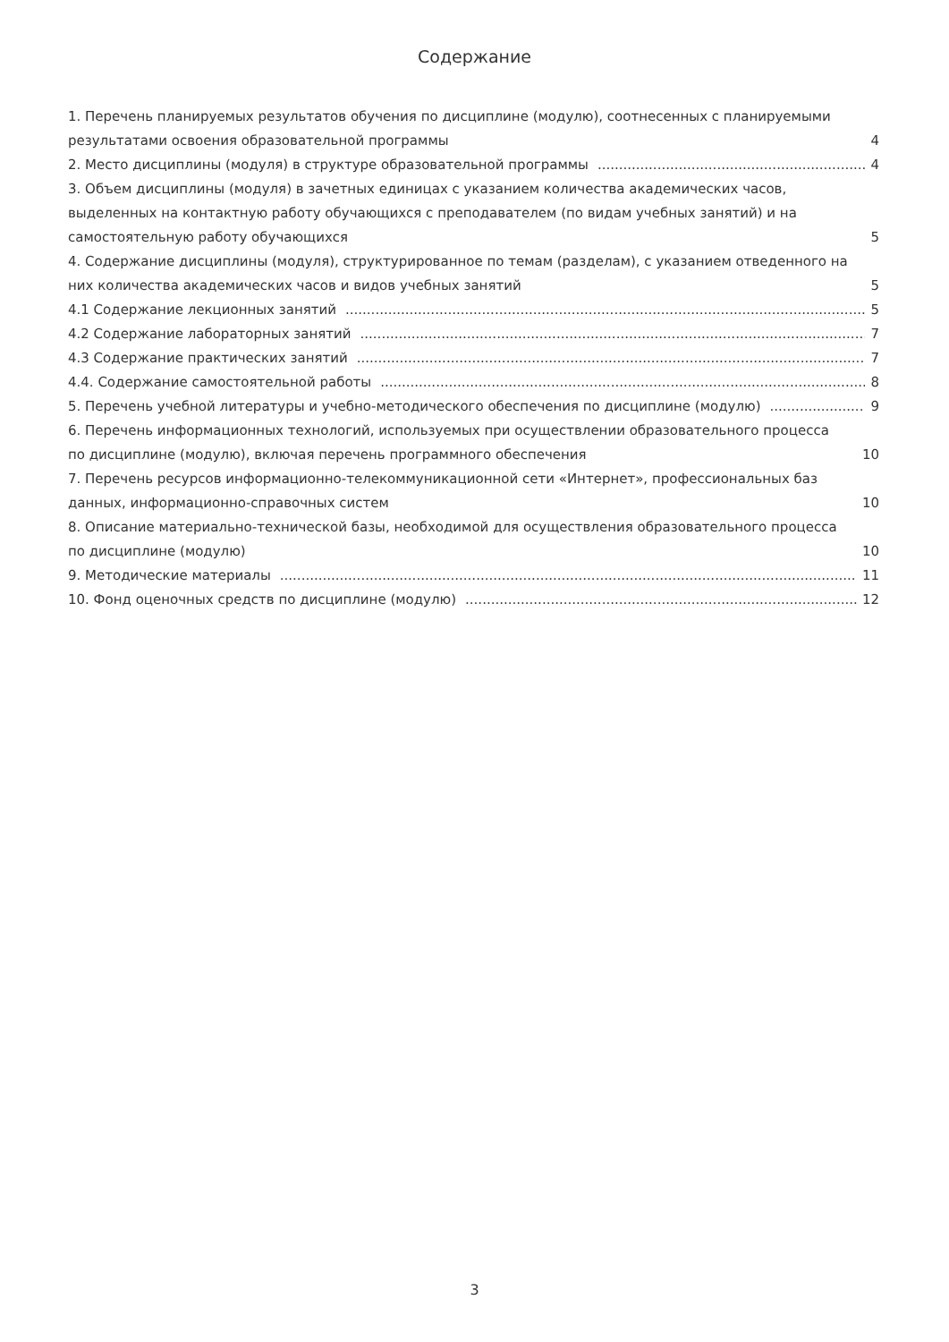Содержание
1. Перечень планируемых результатов обучения по дисциплине (модулю), соотнесенных с планируемыми результатами освоения образовательной программы 4
2. Место дисциплины (модуля) в структуре образовательной программы 4
3. Объем дисциплины (модуля) в зачетных единицах с указанием количества академических часов, выделенных на контактную работу обучающихся с преподавателем (по видам учебных занятий) и на самостоятельную работу обучающихся 5
4. Содержание дисциплины (модуля), структурированное по темам (разделам), с указанием отведенного на них количества академических часов и видов учебных занятий 5
4.1 Содержание лекционных занятий 5
4.2 Содержание лабораторных занятий 7
4.3 Содержание практических занятий 7
4.4. Содержание самостоятельной работы 8
5. Перечень учебной литературы и учебно-методического обеспечения по дисциплине (модулю) 9
6. Перечень информационных технологий, используемых при осуществлении образовательного процесса по дисциплине (модулю), включая перечень программного обеспечения 10
7. Перечень ресурсов информационно-телекоммуникационной сети «Интернет», профессиональных баз данных, информационно-справочных систем 10
8. Описание материально-технической базы, необходимой для осуществления образовательного процесса по дисциплине (модулю) 10
9. Методические материалы 11
10. Фонд оценочных средств по дисциплине (модулю) 12
3